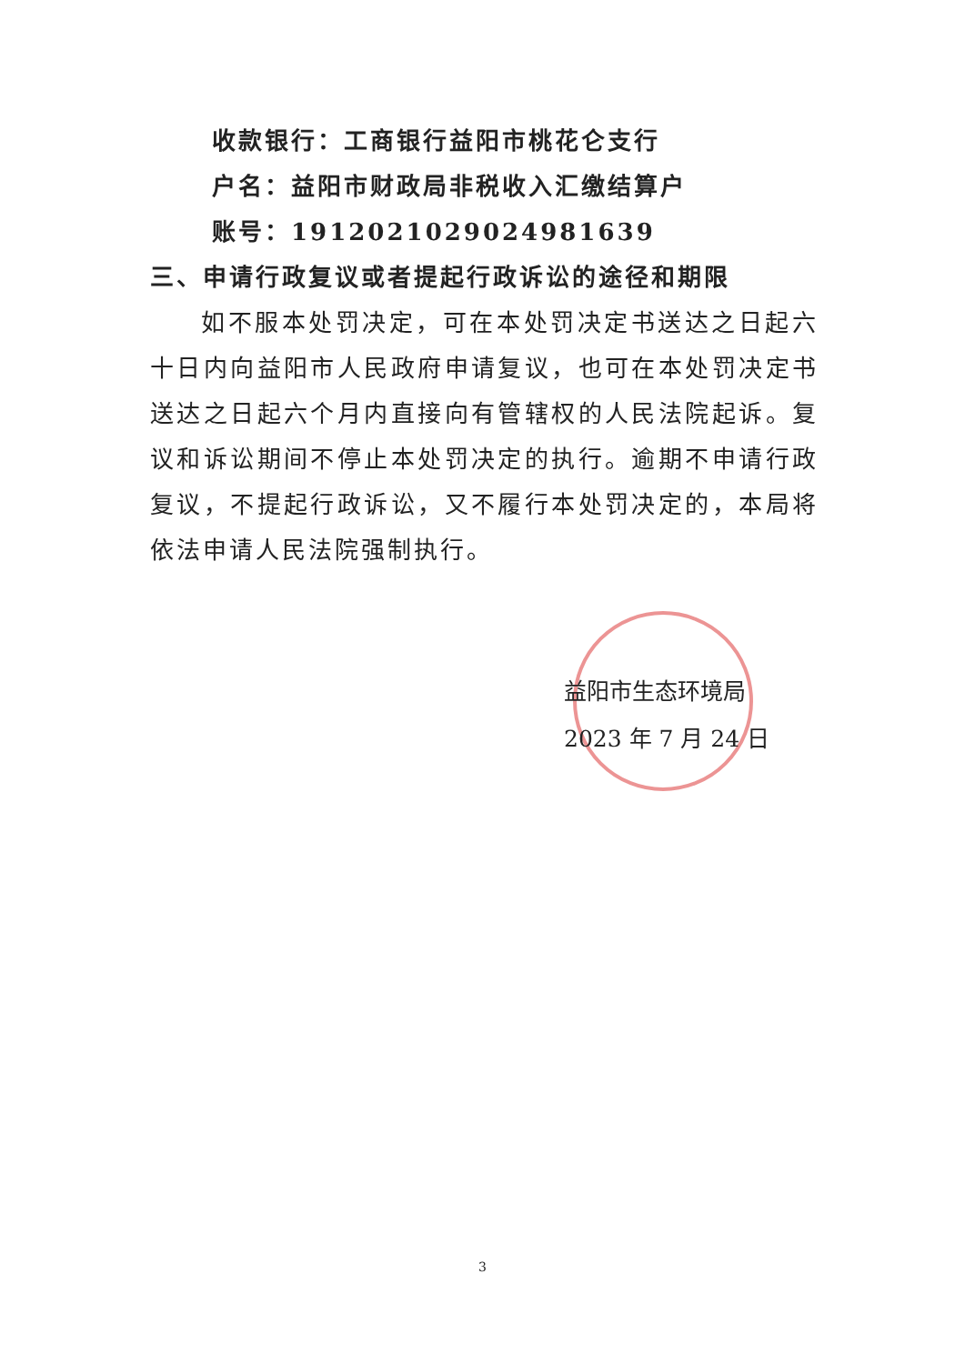收款银行：工商银行益阳市桃花仑支行
户名：益阳市财政局非税收入汇缴结算户
账号：19120210290249816​39
三、申请行政复议或者提起行政诉讼的途径和期限
如不服本处罚决定，可在本处罚决定书送达之日起六十日内向益阳市人民政府申请复议，也可在本处罚决定书送达之日起六个月内直接向有管辖权的人民法院起诉。复议和诉讼期间不停止本处罚决定的执行。逾期不申请行政复议，不提起行政诉讼，又不履行本处罚决定的，本局将依法申请人民法院强制执行。
益阳市生态环境局
2023 年 7 月 24 日
3